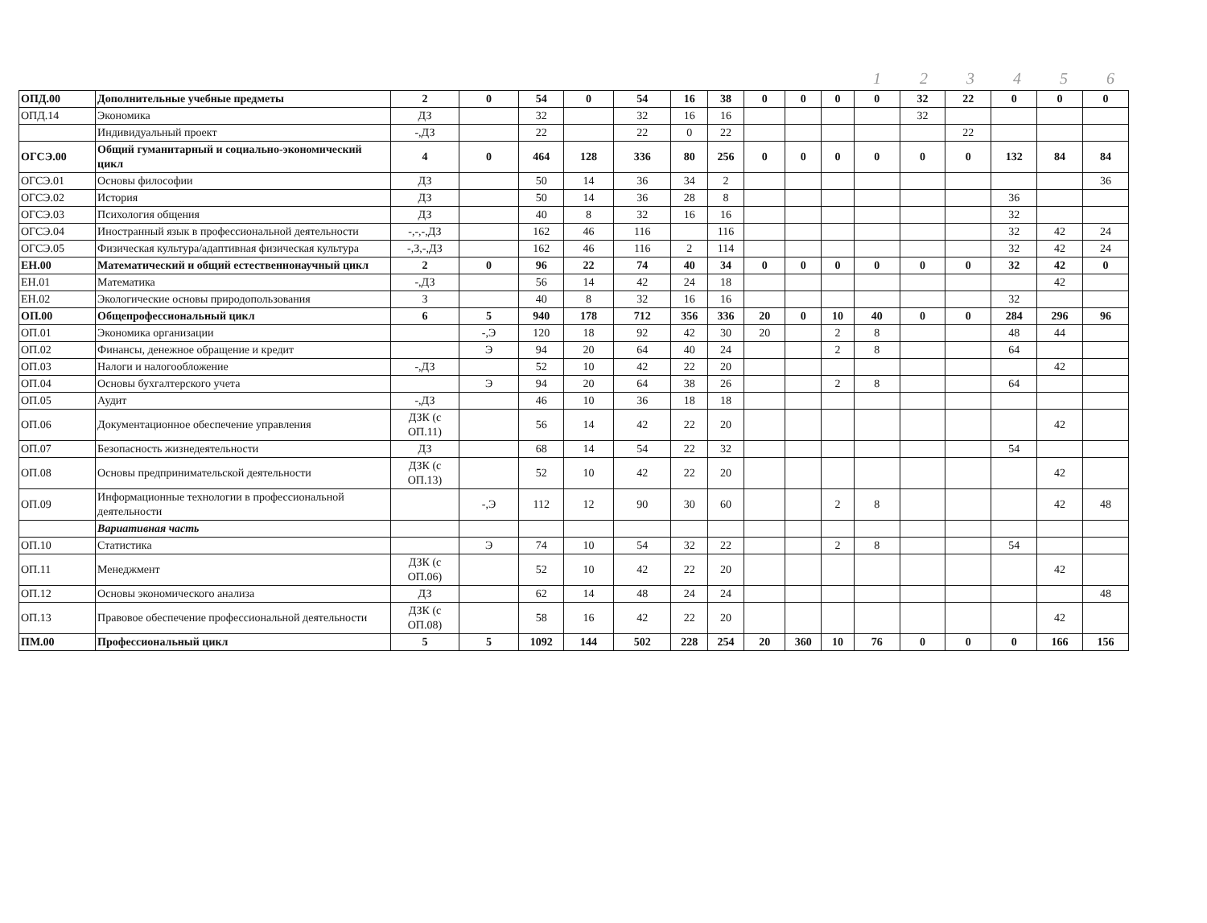123456
| ОПД.00 | Дополнительные учебные предметы | 2 | 0 | 54 | 0 | 54 | 16 | 38 | 0 | 0 | 0 | 0 | 32 | 22 | 0 | 0 | 0 |
| ОПД.14 | Экономика | ДЗ | | 32 | | 32 | 16 | 16 | | | | | 32 | | | | |
| | Индивидуальный проект | -,ДЗ | | 22 | | 22 | 0 | 22 | | | | | | 22 | | | |
| ОГСЭ.00 | Общий гуманитарный и социально-экономический цикл | 4 | 0 | 464 | 128 | 336 | 80 | 256 | 0 | 0 | 0 | 0 | 0 | 0 | 132 | 84 | 84 |
| ОГСЭ.01 | Основы философии | ДЗ | | 50 | 14 | 36 | 34 | 2 | | | | | | | | | 36 |
| ОГСЭ.02 | История | ДЗ | | 50 | 14 | 36 | 28 | 8 | | | | | | | 36 | | |
| ОГСЭ.03 | Психология общения | ДЗ | | 40 | 8 | 32 | 16 | 16 | | | | | | | 32 | | |
| ОГСЭ.04 | Иностранный язык в профессиональной деятельности | -,-,-,ДЗ | | 162 | 46 | 116 | | 116 | | | | | | | 32 | 42 | 24 |
| ОГСЭ.05 | Физическая культура/адаптивная физическая культура | -,З,-,ДЗ | | 162 | 46 | 116 | 2 | 114 | | | | | | | 32 | 42 | 24 |
| ЕН.00 | Математический и общий естественнонаучный цикл | 2 | 0 | 96 | 22 | 74 | 40 | 34 | 0 | 0 | 0 | 0 | 0 | 0 | 32 | 42 | 0 |
| ЕН.01 | Математика | -,ДЗ | | 56 | 14 | 42 | 24 | 18 | | | | | | | | 42 | |
| ЕН.02 | Экологические основы природопользования | З | | 40 | 8 | 32 | 16 | 16 | | | | | | | 32 | | |
| ОП.00 | Общепрофессиональный цикл | 6 | 5 | 940 | 178 | 712 | 356 | 336 | 20 | 0 | 10 | 40 | 0 | 0 | 284 | 296 | 96 |
| ОП.01 | Экономика организации | | -,Э | 120 | 18 | 92 | 42 | 30 | 20 | | 2 | 8 | | | 48 | 44 | |
| ОП.02 | Финансы, денежное обращение и кредит | | Э | 94 | 20 | 64 | 40 | 24 | | | 2 | 8 | | | 64 | | |
| ОП.03 | Налоги и налогообложение | -,ДЗ | | 52 | 10 | 42 | 22 | 20 | | | | | | | | 42 | |
| ОП.04 | Основы бухгалтерского учета | | Э | 94 | 20 | 64 | 38 | 26 | | | 2 | 8 | | | 64 | | |
| ОП.05 | Аудит | -,ДЗ | | 46 | 10 | 36 | 18 | 18 | | | | | | | | | |
| ОП.06 | Документационное обеспечение управления | ДЗК (с ОП.11) | | 56 | 14 | 42 | 22 | 20 | | | | | | | | 42 | |
| ОП.07 | Безопасность жизнедеятельности | ДЗ | | 68 | 14 | 54 | 22 | 32 | | | | | | | 54 | | |
| ОП.08 | Основы предпринимательской деятельности | ДЗК (с ОП.13) | | 52 | 10 | 42 | 22 | 20 | | | | | | | | 42 | |
| ОП.09 | Информационные технологии в профессиональной деятельности | | -,Э | 112 | 12 | 90 | 30 | 60 | | | 2 | 8 | | | | 42 | 48 |
| | Вариативная часть | | | | | | | | | | | | | | | | |
| ОП.10 | Статистика | | Э | 74 | 10 | 54 | 32 | 22 | | | 2 | 8 | | | 54 | | |
| ОП.11 | Менеджмент | ДЗК (с ОП.06) | | 52 | 10 | 42 | 22 | 20 | | | | | | | | 42 | |
| ОП.12 | Основы экономического анализа | ДЗ | | 62 | 14 | 48 | 24 | 24 | | | | | | | | | 48 |
| ОП.13 | Правовое обеспечение профессиональной деятельности | ДЗК (с ОП.08) | | 58 | 16 | 42 | 22 | 20 | | | | | | | | 42 | |
| ПМ.00 | Профессиональный цикл | 5 | 5 | 1092 | 144 | 502 | 228 | 254 | 20 | 360 | 10 | 76 | 0 | 0 | 0 | 166 | 156 |